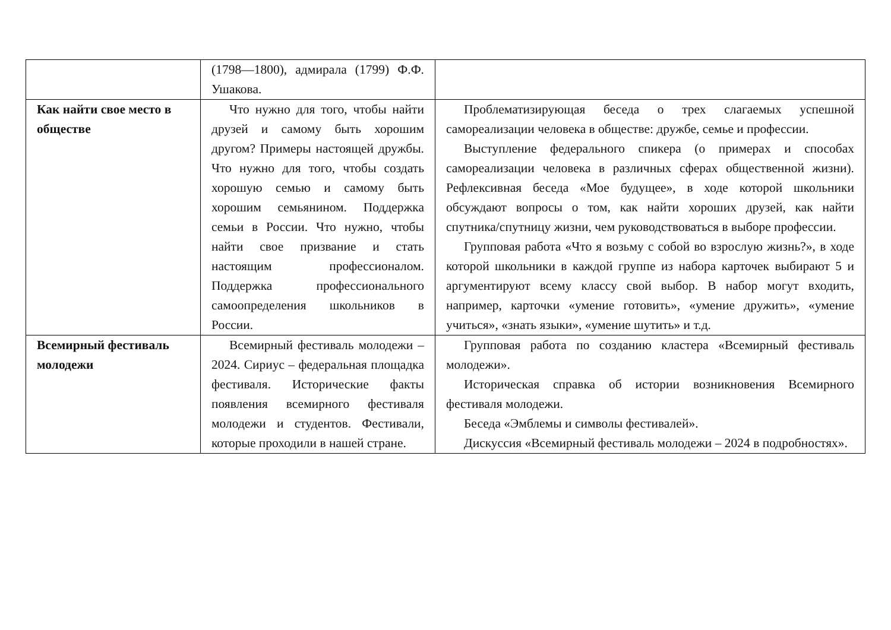| | (1798—1800), адмирала (1799) Ф.Ф. Ушакова. | |
| Как найти свое место в обществе | Что нужно для того, чтобы найти друзей и самому быть хорошим другом? Примеры настоящей дружбы. Что нужно для того, чтобы создать хорошую семью и самому быть хорошим семьянином. Поддержка семьи в России. Что нужно, чтобы найти свое призвание и стать настоящим профессионалом. Поддержка профессионального самоопределения школьников в России. | Проблематизирующая беседа о трех слагаемых успешной самореализации человека в обществе: дружбе, семье и профессии. Выступление федерального спикера (о примерах и способах самореализации человека в различных сферах общественной жизни). Рефлексивная беседа «Мое будущее», в ходе которой школьники обсуждают вопросы о том, как найти хороших друзей, как найти спутника/спутницу жизни, чем руководствоваться в выборе профессии. Групповая работа «Что я возьму с собой во взрослую жизнь?», в ходе которой школьники в каждой группе из набора карточек выбирают 5 и аргументируют всему классу свой выбор. В набор могут входить, например, карточки «умение готовить», «умение дружить», «умение учиться», «знать языки», «умение шутить» и т.д. |
| Всемирный фестиваль молодежи | Всемирный фестиваль молодежи – 2024. Сириус – федеральная площадка фестиваля. Исторические факты появления всемирного фестиваля молодежи и студентов. Фестивали, которые проходили в нашей стране. | Групповая работа по созданию кластера «Всемирный фестиваль молодежи». Историческая справка об истории возникновения Всемирного фестиваля молодежи. Беседа «Эмблемы и символы фестивалей». Дискуссия «Всемирный фестиваль молодежи – 2024 в подробностях». |